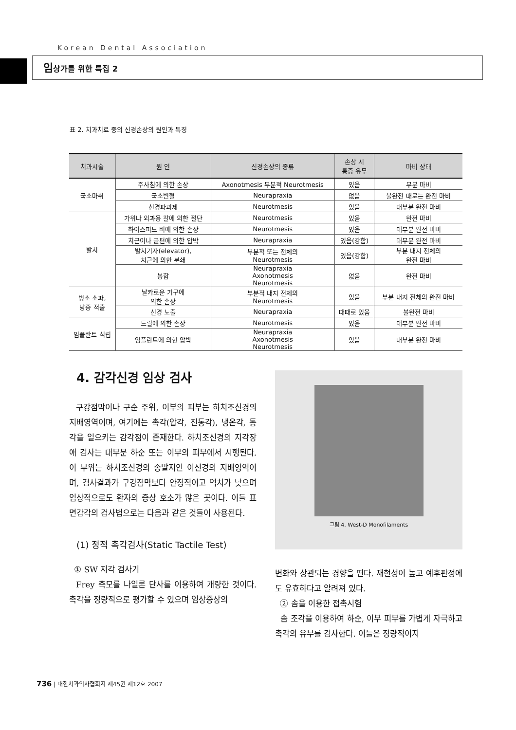Korean Dental Association
임상가를 위한 특집 2
표 2. 치과치료 중의 신경손상의 원인과 특징
| 치과시술 | 원 인 | 신경손상의 종류 | 손상 시 통증 유무 | 마비 상태 |
| --- | --- | --- | --- | --- |
| 국소마취 | 주사침에 의한 손상 | Axonotmesis 부분적 Neurotmesis | 있음 | 부분 마비 |
| | 국소빈혈 | Neurapraxia | 없음 | 불완전 때로는 완전 마비 |
| | 신경파괴제 | Neurotmesis | 있음 | 대부분 완전 마비 |
| 발치 | 가위나 외과용 칼에 의한 절단 | Neurotmesis | 있음 | 완전 마비 |
| | 하이스피드 버에 의한 손상 | Neurotmesis | 있음 | 대부분 완전 마비 |
| | 치근이나 골편에 의한 압박 | Neurapraxia | 있음(강함) | 대부분 완전 마비 |
| | 발치기자(elevator), 치근에 의한 분쇄 | 부분적 또는 전체의 Neurotmesis | 있음(강함) | 부분 내지 전체의 완전 마비 |
| | 봉합 | Neurapraxia Axonotmesis Neurotmesis | 없음 | 완전 마비 |
| 병소 소파, 낭종 적출 | 날카로운 기구에 의한 손상 | 부분적 내지 전체의 Neurotmesis | 있음 | 부분 내지 전체의 완전 마비 |
| | 신경 노출 | Neurapraxia | 때때로 있음 | 불완전 마비 |
| 임플란트 식립 | 드릴에 의한 손상 | Neurotmesis | 있음 | 대부분 완전 마비 |
| | 임플란트에 의한 압박 | Neurapraxia Axonotmesis Neurotmesis | 있음 | 대부분 완전 마비 |
4. 감각신경 임상 검사
구강점막이나 구순 주위, 이부의 피부는 하치조신경의 지배영역이며, 여기에는 촉각(압각, 진동각), 냉온각, 통각을 일으키는 감각점이 존재한다. 하치조신경의 지각장애 검사는 대부분 하순 또는 이부의 피부에서 시행된다. 이 부위는 하치조신경의 종말지인 이신경의 지배영역이며, 검사결과가 구강점막보다 안정적이고 역치가 낮으며 임상적으로도 환자의 증상 호소가 많은 곳이다. 이들 표면감각의 검사법으로는 다음과 같은 것들이 사용된다.
(1) 정적 촉각검사(Static Tactile Test)
① SW 지각 검사기
Frey 촉모를 나일론 단사를 이용하여 개량한 것이다. 촉각을 정량적으로 평가할 수 있으며 임상증상의
그림 4. West-D Monofilaments
변화와 상관되는 경향을 띤다. 재현성이 높고 예후판정에도 유효하다고 알려져 있다.
② 솜을 이용한 접촉시험
솜 조각을 이용하여 하순, 이부 피부를 가볍게 자극하고 촉각의 유무를 검사한다. 이들은 정량적이지
736 | 대한치과의사협회지 제45권 제12호 2007